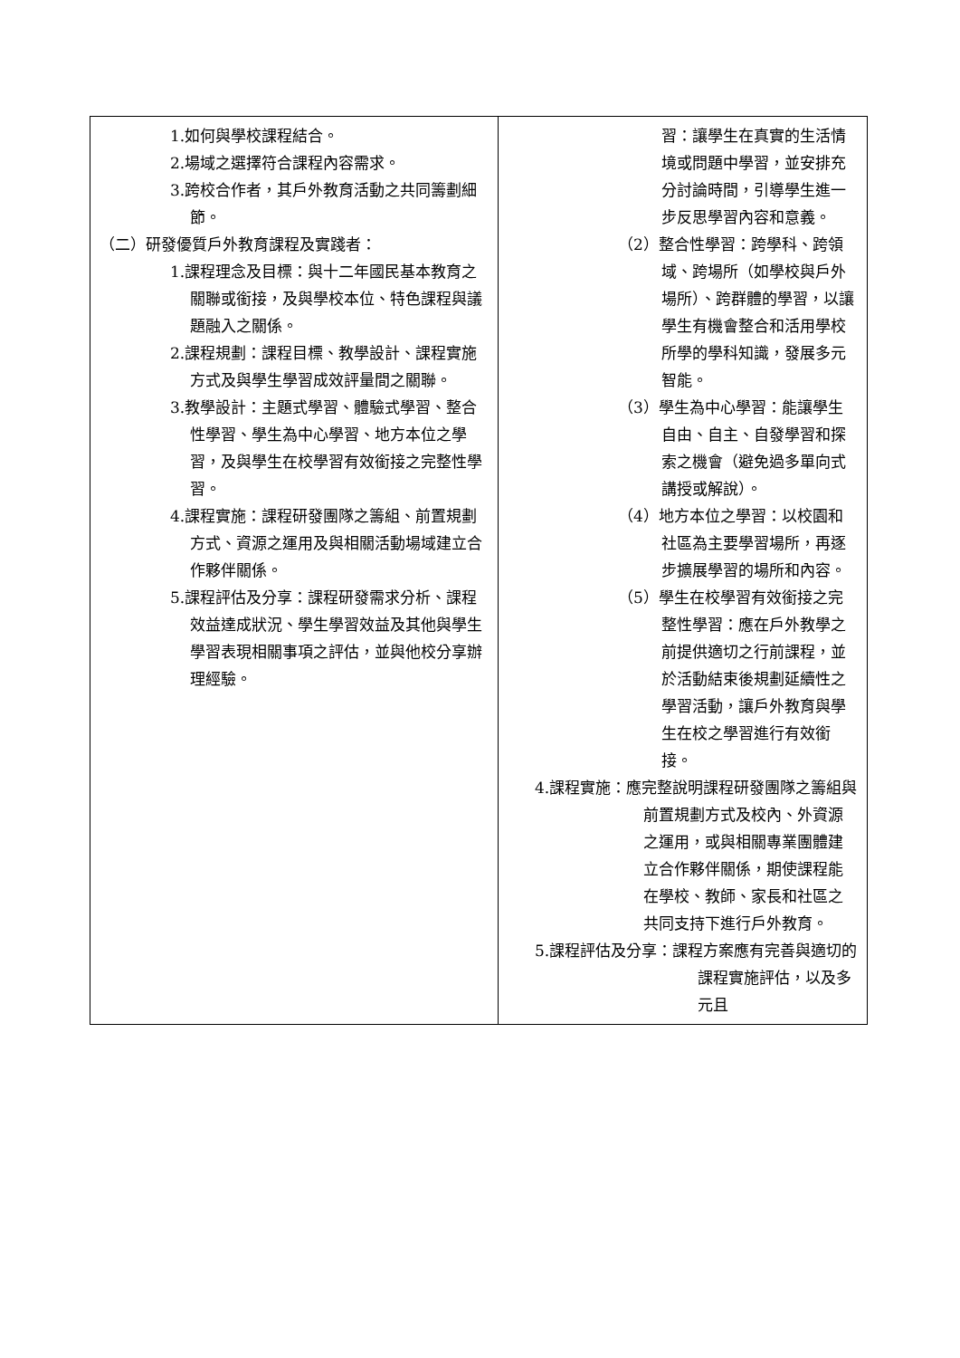| 1.如何與學校課程結合。 2.場域之選擇符合課程內容需求。 3.跨校合作者，其戶外教育活動之共同籌劃細節。 （二）研發優質戶外教育課程及實踐者： 1.課程理念及目標：與十二年國民基本教育之關聯或銜接，及與學校本位、特色課程與議題融入之關係。 2.課程規劃：課程目標、教學設計、課程實施方式及與學生學習成效評量間之關聯。 3.教學設計：主題式學習、體驗式學習、整合性學習、學生為中心學習、地方本位之學習，及與學生在校學習有效銜接之完整性學習。 4.課程實施：課程研發團隊之籌組、前置規劃方式、資源之運用及與相關活動場域建立合作夥伴關係。 5.課程評估及分享：課程研發需求分析、課程效益達成狀況、學生學習效益及其他與學生學習表現相關事項之評估，並與他校分享辦理經驗。 | 習：讓學生在真實的生活情境或問題中學習，並安排充分討論時間，引導學生進一步反思學習內容和意義。 （2）整合性學習：跨學科、跨領域、跨場所（如學校與戶外場所）、跨群體的學習，以讓學生有機會整合和活用學校所學的學科知識，發展多元智能。 （3）學生為中心學習：能讓學生自由、自主、自發學習和探索之機會（避免過多單向式講授或解說）。 （4）地方本位之學習：以校園和社區為主要學習場所，再逐步擴展學習的場所和內容。 （5）學生在校學習有效銜接之完整性學習：應在戶外教學之前提供適切之行前課程，並於活動結束後規劃延續性之學習活動，讓戶外教育與學生在校之學習進行有效銜接。 4.課程實施：應完整說明課程研發團隊之籌組與前置規劃方式及校內、外資源之運用，或與相關專業團體建立合作夥伴關係，期使課程能在學校、教師、家長和社區之共同支持下進行戶外教育。 5.課程評估及分享：課程方案應有完善與適切的課程實施評估，以及多元且 |